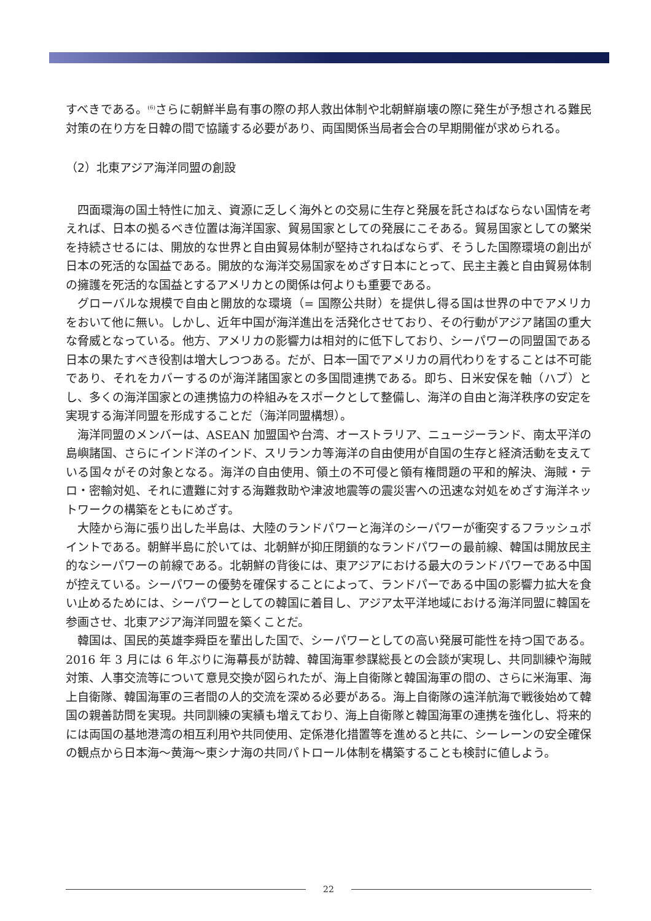すべきである。<sup>(6)</sup>さらに朝鮮半島有事の際の邦人救出体制や北朝鮮崩壊の際に発生が予想される難民対策の在り方を日韓の間で協議する必要があり、両国関係当局者会合の早期開催が求められる。
（2）北東アジア海洋同盟の創設
四面環海の国土特性に加え、資源に乏しく海外との交易に生存と発展を託さねばならない国情を考えれば、日本の拠るべき位置は海洋国家、貿易国家としての発展にこそある。貿易国家としての繁栄を持続させるには、開放的な世界と自由貿易体制が堅持されねばならず、そうした国際環境の創出が日本の死活的な国益である。開放的な海洋交易国家をめざす日本にとって、民主主義と自由貿易体制の擁護を死活的な国益とするアメリカとの関係は何よりも重要である。
グローバルな規模で自由と開放的な環境（= 国際公共財）を提供し得る国は世界の中でアメリカをおいて他に無い。しかし、近年中国が海洋進出を活発化させており、その行動がアジア諸国の重大な脅威となっている。他方、アメリカの影響力は相対的に低下しており、シーパワーの同盟国である日本の果たすべき役割は増大しつつある。だが、日本一国でアメリカの肩代わりをすることは不可能であり、それをカバーするのが海洋諸国家との多国間連携である。即ち、日米安保を軸（ハブ）とし、多くの海洋国家との連携協力の枠組みをスポークとして整備し、海洋の自由と海洋秩序の安定を実現する海洋同盟を形成することだ（海洋同盟構想）。
海洋同盟のメンバーは、ASEAN 加盟国や台湾、オーストラリア、ニュージーランド、南太平洋の島嶼諸国、さらにインド洋のインド、スリランカ等海洋の自由使用が自国の生存と経済活動を支えている国々がその対象となる。海洋の自由使用、領土の不可侵と領有権問題の平和的解決、海賊・テロ・密輸対処、それに遭難に対する海難救助や津波地震等の震災害への迅速な対処をめざす海洋ネットワークの構築をともにめざす。
大陸から海に張り出した半島は、大陸のランドパワーと海洋のシーパワーが衝突するフラッシュポイントである。朝鮮半島に於いては、北朝鮮が抑圧閉鎖的なランドパワーの最前線、韓国は開放民主的なシーパワーの前線である。北朝鮮の背後には、東アジアにおける最大のランドパワーである中国が控えている。シーパワーの優勢を確保することによって、ランドパーである中国の影響力拡大を食い止めるためには、シーパワーとしての韓国に着目し、アジア太平洋地域における海洋同盟に韓国を参画させ、北東アジア海洋同盟を築くことだ。
韓国は、国民的英雄李舜臣を輩出した国で、シーパワーとしての高い発展可能性を持つ国である。2016 年 3 月には 6 年ぶりに海幕長が訪韓、韓国海軍参謀総長との会談が実現し、共同訓練や海賊対策、人事交流等について意見交換が図られたが、海上自衛隊と韓国海軍の間の、さらに米海軍、海上自衛隊、韓国海軍の三者間の人的交流を深める必要がある。海上自衛隊の遠洋航海で戦後始めて韓国の親善訪問を実現。共同訓練の実績も増えており、海上自衛隊と韓国海軍の連携を強化し、将来的には両国の基地港湾の相互利用や共同使用、定係港化措置等を進めると共に、シーレーンの安全確保の観点から日本海～黄海～東シナ海の共同パトロール体制を構築することも検討に値しよう。
22